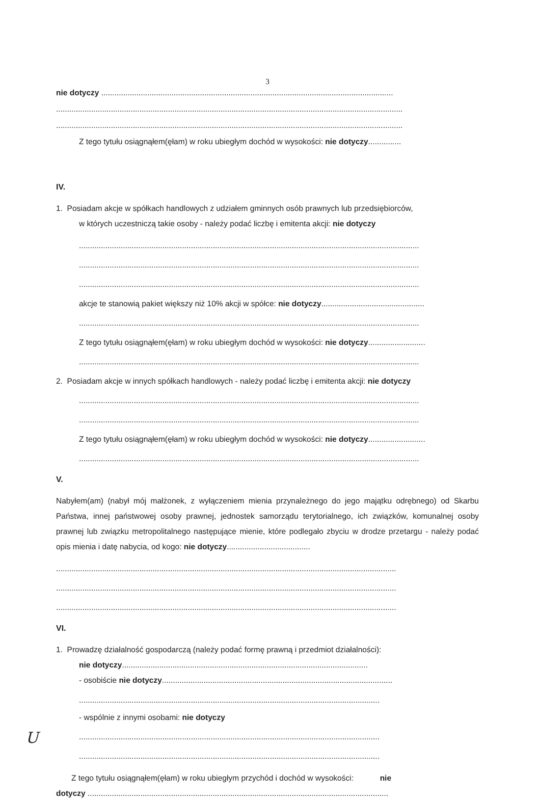3
nie dotyczy .....................................................................................................................................
..............................................................................................................................................................
..............................................................................................................................................................
Z tego tytułu osiągnąłem(ęłam) w roku ubiegłym dochód w wysokości: nie dotyczy...............
IV.
1. Posiadam akcje w spółkach handlowych z udziałem gminnych osób prawnych lub przedsiębiorców,
w których uczestniczą takie osoby - należy podać liczbę i emitenta akcji: nie dotyczy
...........................................................................................................................................................
...........................................................................................................................................................
...........................................................................................................................................................
akcje te stanowią pakiet większy niż 10% akcji w spółce: nie dotyczy...............................................
...........................................................................................................................................................
Z tego tytułu osiągnąłem(ęłam) w roku ubiegłym dochód w wysokości: nie dotyczy..........................
...........................................................................................................................................................
2. Posiadam akcje w innych spółkach handlowych - należy podać liczbę i emitenta akcji: nie dotyczy
...........................................................................................................................................................
...........................................................................................................................................................
Z tego tytułu osiągnąłem(ęłam) w roku ubiegłym dochód w wysokości: nie dotyczy..........................
...........................................................................................................................................................
V.
Nabyłem(am) (nabył mój małżonek, z wyłączeniem mienia przynależnego do jego majątku odrębnego) od Skarbu Państwa, innej państwowej osoby prawnej, jednostek samorządu terytorialnego, ich związków, komunalnej osoby prawnej lub związku metropolitalnego następujące mienie, które podlegało zbyciu w drodze przetargu - należy podać opis mienia i datę nabycia, od kogo: nie dotyczy......................................
...........................................................................................................................................................
...........................................................................................................................................................
...........................................................................................................................................................
VI.
1. Prowadzę działalność gospodarczą (należy podać formę prawną i przedmiot działalności):
nie dotyczy................................................................................................................
- osobiście nie dotyczy.........................................................................................................
.........................................................................................................................................
- wspólnie z innymi osobami: nie dotyczy
.........................................................................................................................................
.........................................................................................................................................
Z tego tytułu osiągnąłem(ęłam) w roku ubiegłym przychód i dochód w wysokości: nie
dotyczy .........................................................................................................................................
U